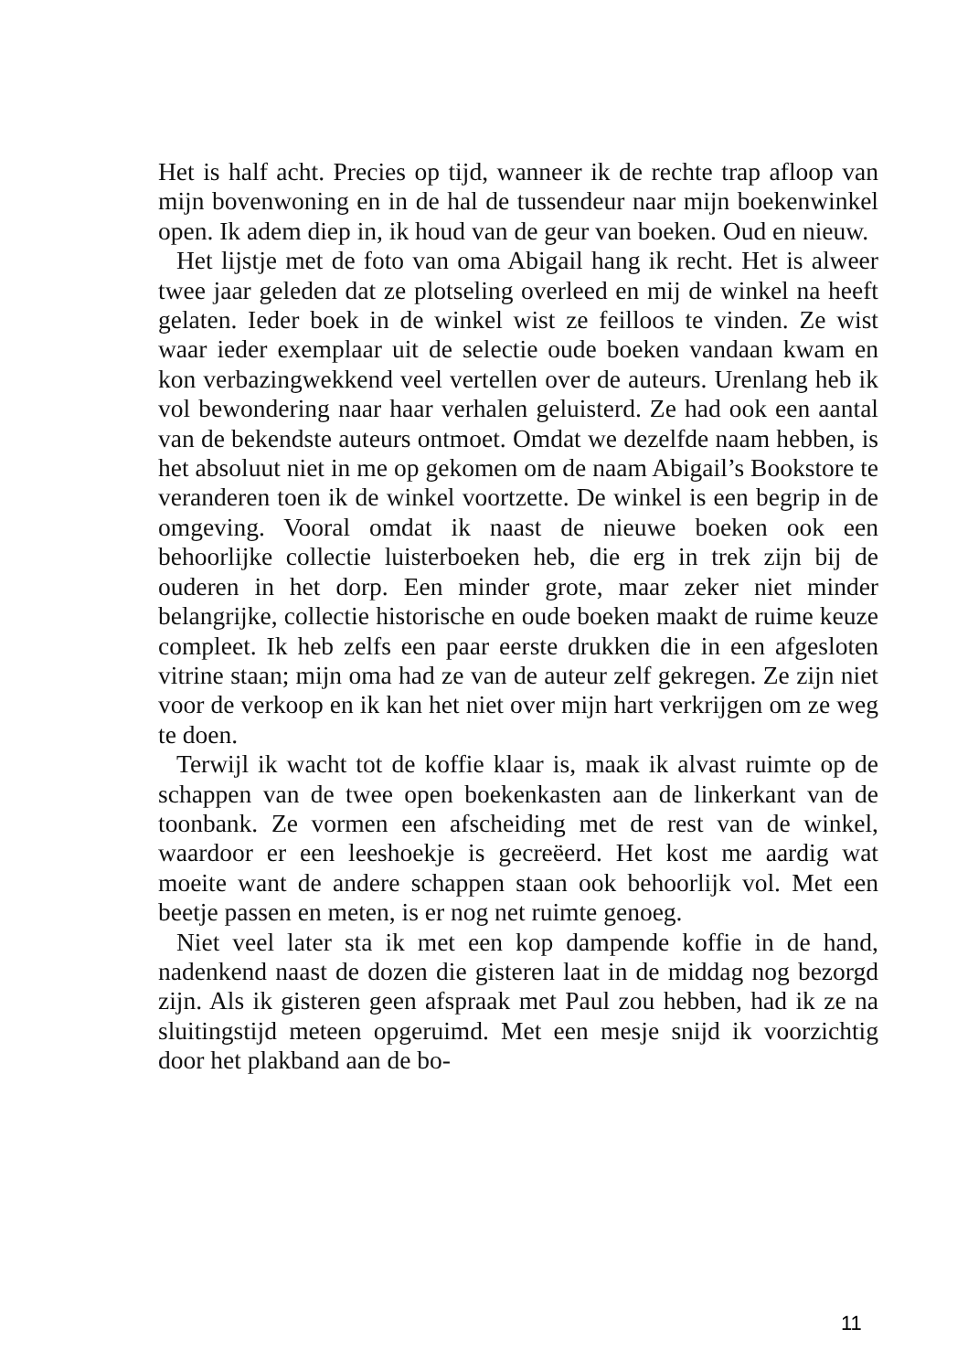Het is half acht. Precies op tijd, wanneer ik de rechte trap afloop van mijn bovenwoning en in de hal de tussendeur naar mijn boekenwinkel open. Ik adem diep in, ik houd van de geur van boeken. Oud en nieuw.
Het lijstje met de foto van oma Abigail hang ik recht. Het is alweer twee jaar geleden dat ze plotseling overleed en mij de winkel na heeft gelaten. Ieder boek in de winkel wist ze feilloos te vinden. Ze wist waar ieder exemplaar uit de selectie oude boeken vandaan kwam en kon verbazingwekkend veel vertellen over de auteurs. Urenlang heb ik vol bewondering naar haar verhalen geluisterd. Ze had ook een aantal van de bekendste auteurs ontmoet. Omdat we dezelfde naam hebben, is het absoluut niet in me op gekomen om de naam Abigail’s Bookstore te veranderen toen ik de winkel voortzette. De winkel is een begrip in de omgeving. Vooral omdat ik naast de nieuwe boeken ook een behoorlijke collectie luisterboeken heb, die erg in trek zijn bij de ouderen in het dorp. Een minder grote, maar zeker niet minder belangrijke, collectie historische en oude boeken maakt de ruime keuze compleet. Ik heb zelfs een paar eerste drukken die in een afgesloten vitrine staan; mijn oma had ze van de auteur zelf gekregen. Ze zijn niet voor de verkoop en ik kan het niet over mijn hart verkrijgen om ze weg te doen.
Terwijl ik wacht tot de koffie klaar is, maak ik alvast ruimte op de schappen van de twee open boekenkasten aan de linkerkant van de toonbank. Ze vormen een afscheiding met de rest van de winkel, waardoor er een leeshoekje is gecreëerd. Het kost me aardig wat moeite want de andere schappen staan ook behoorlijk vol. Met een beetje passen en meten, is er nog net ruimte genoeg.
Niet veel later sta ik met een kop dampende koffie in de hand, nadenkend naast de dozen die gisteren laat in de middag nog bezorgd zijn. Als ik gisteren geen afspraak met Paul zou hebben, had ik ze na sluitingstijd meteen opgeruimd. Met een mesje snijd ik voorzichtig door het plakband aan de bo-
11